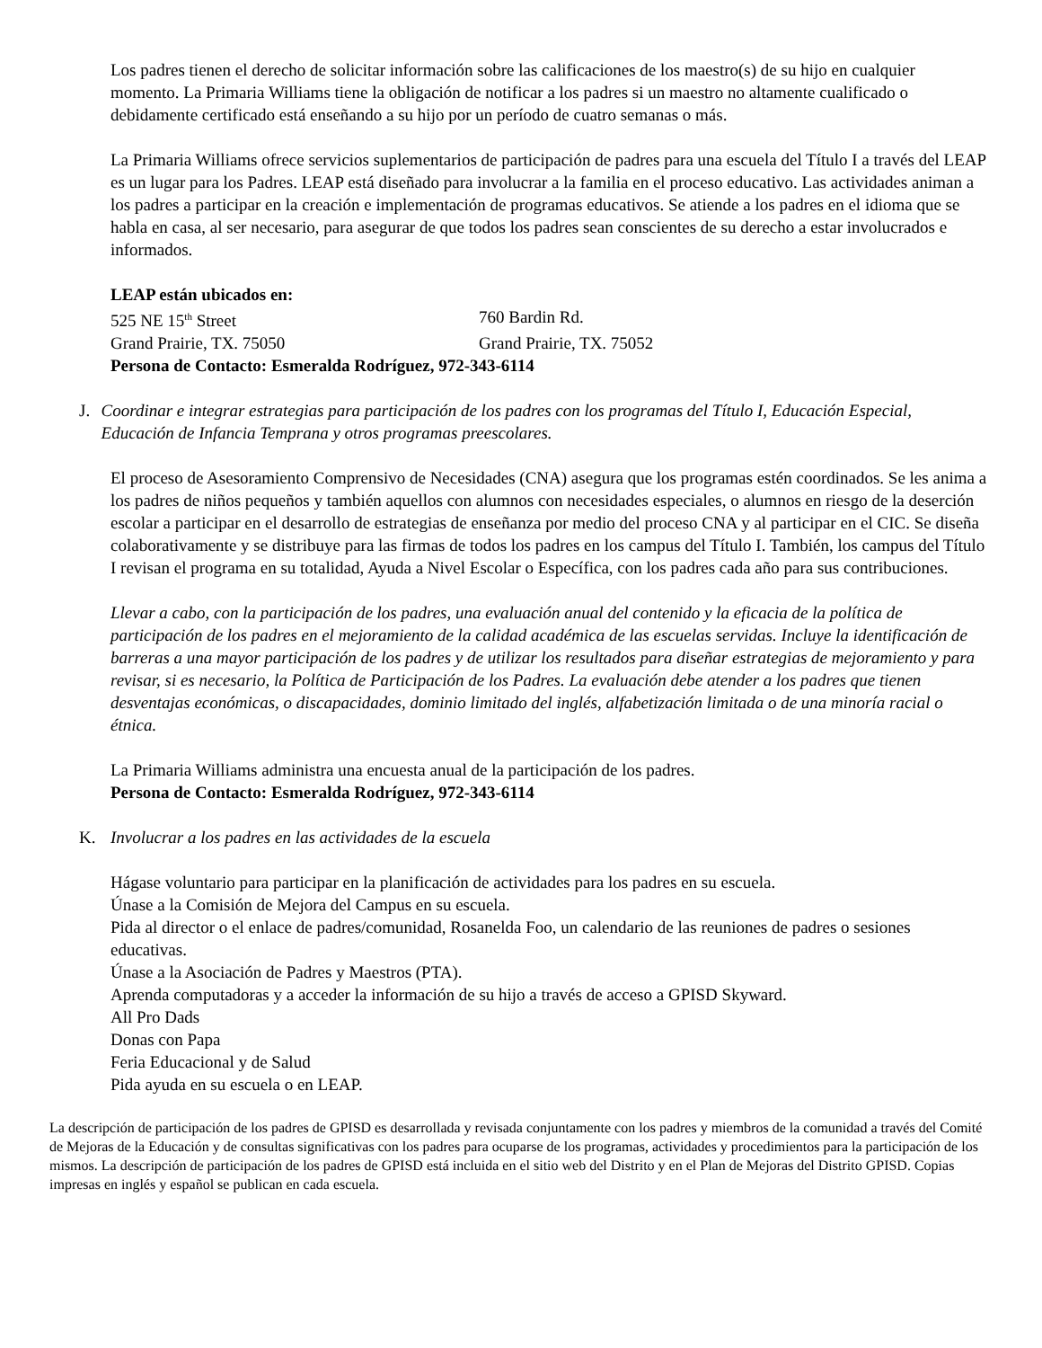Los padres tienen el derecho de solicitar información sobre las calificaciones de los maestro(s) de su hijo en cualquier momento. La Primaria Williams tiene la obligación de notificar a los padres si un maestro no altamente cualificado o debidamente certificado está enseñando a su hijo por un período de cuatro semanas o más.
La Primaria Williams ofrece servicios suplementarios de participación de padres para una escuela del Título I a través del LEAP es un lugar para los Padres. LEAP está diseñado para involucrar a la familia en el proceso educativo. Las actividades animan a los padres a participar en la creación e implementación de programas educativos. Se atiende a los padres en el idioma que se habla en casa, al ser necesario, para asegurar de que todos los padres sean conscientes de su derecho a estar involucrados e informados.
LEAP están ubicados en:
525 NE 15<sup>th</sup> Street 760 Bardin Rd. Grand Prairie, TX. 75050 Grand Prairie, TX. 75052
Persona de Contacto: Esmeralda Rodríguez, 972-343-6114
J. Coordinar e integrar estrategias para participación de los padres con los programas del Título I, Educación Especial, Educación de Infancia Temprana y otros programas preescolares.
El proceso de Asesoramiento Comprensivo de Necesidades (CNA) asegura que los programas estén coordinados. Se les anima a los padres de niños pequeños y también aquellos con alumnos con necesidades especiales, o alumnos en riesgo de la deserción escolar a participar en el desarrollo de estrategias de enseñanza por medio del proceso CNA y al participar en el CIC. Se diseña colaborativamente y se distribuye para las firmas de todos los padres en los campus del Título I. También, los campus del Título I revisan el programa en su totalidad, Ayuda a Nivel Escolar o Específica, con los padres cada año para sus contribuciones.
Llevar a cabo, con la participación de los padres, una evaluación anual del contenido y la eficacia de la política de participación de los padres en el mejoramiento de la calidad académica de las escuelas servidas. Incluye la identificación de barreras a una mayor participación de los padres y de utilizar los resultados para diseñar estrategias de mejoramiento y para revisar, si es necesario, la Política de Participación de los Padres. La evaluación debe atender a los padres que tienen desventajas económicas, o discapacidades, dominio limitado del inglés, alfabetización limitada o de una minoría racial o étnica.
La Primaria Williams administra una encuesta anual de la participación de los padres.
Persona de Contacto: Esmeralda Rodríguez, 972-343-6114
K. Involucrar a los padres en las actividades de la escuela
Hágase voluntario para participar en la planificación de actividades para los padres en su escuela.
Únase a la Comisión de Mejora del Campus en su escuela.
Pida al director o el enlace de padres/comunidad, Rosanelda Foo, un calendario de las reuniones de padres o sesiones educativas.
Únase a la Asociación de Padres y Maestros (PTA).
Aprenda computadoras y a acceder la información de su hijo a través de acceso a GPISD Skyward.
All Pro Dads
Donas con Papa
Feria Educacional y de Salud
Pida ayuda en su escuela o en LEAP.
La descripción de participación de los padres de GPISD es desarrollada y revisada conjuntamente con los padres y miembros de la comunidad a través del Comité de Mejoras de la Educación y de consultas significativas con los padres para ocuparse de los programas, actividades y procedimientos para la participación de los mismos. La descripción de participación de los padres de GPISD está incluida en el sitio web del Distrito y en el Plan de Mejoras del Distrito GPISD. Copias impresas en inglés y español se publican en cada escuela.